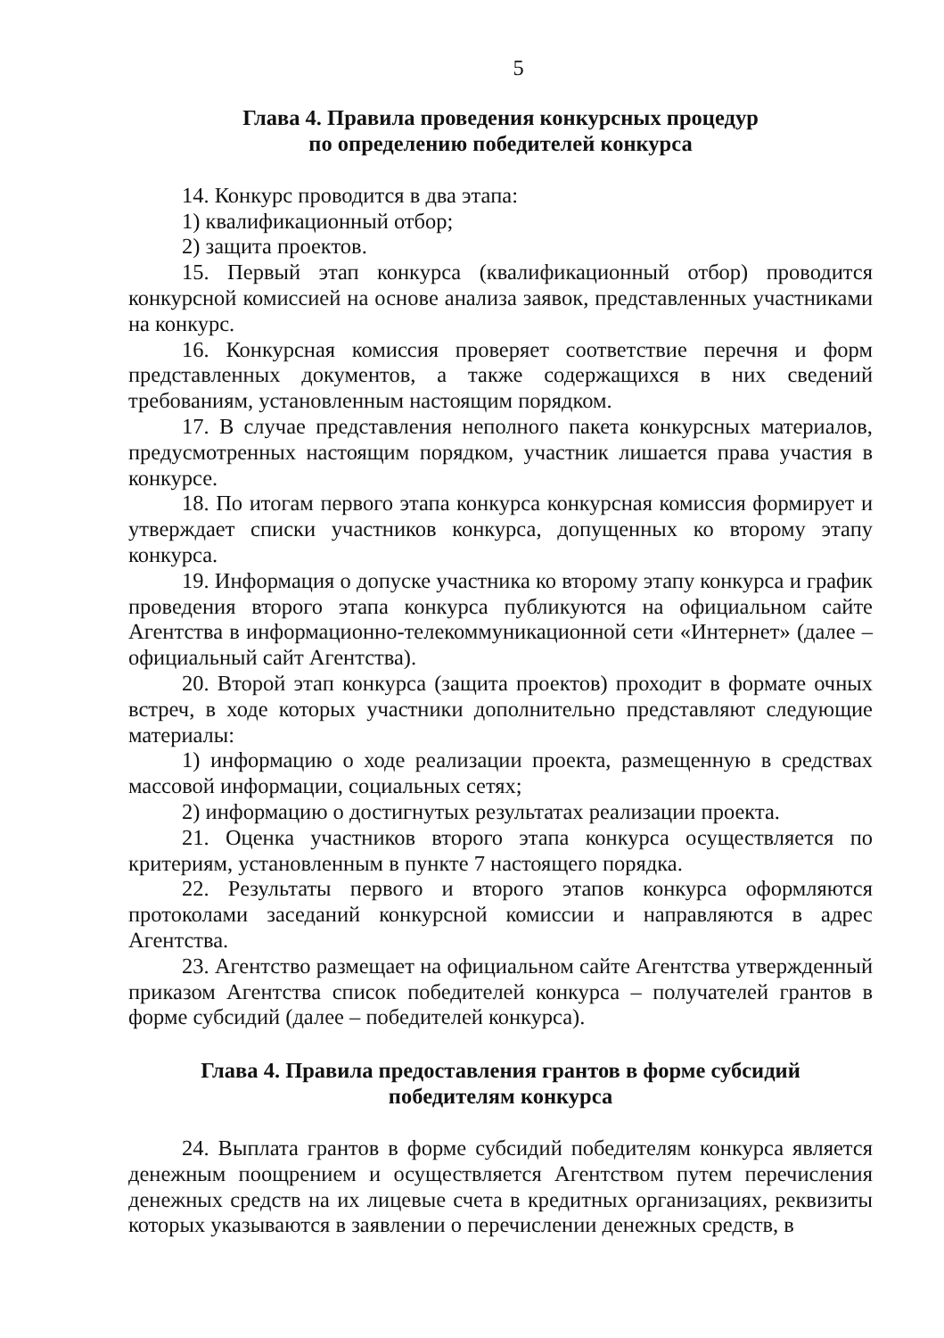5
Глава 4. Правила проведения конкурсных процедур
по определению победителей конкурса
14. Конкурс проводится в два этапа:
1) квалификационный отбор;
2) защита проектов.
15. Первый этап конкурса (квалификационный отбор) проводится конкурсной комиссией на основе анализа заявок, представленных участниками на конкурс.
16. Конкурсная комиссия проверяет соответствие перечня и форм представленных документов, а также содержащихся в них сведений требованиям, установленным настоящим порядком.
17. В случае представления неполного пакета конкурсных материалов, предусмотренных настоящим порядком, участник лишается права участия в конкурсе.
18. По итогам первого этапа конкурса конкурсная комиссия формирует и утверждает списки участников конкурса, допущенных ко второму этапу конкурса.
19. Информация о допуске участника ко второму этапу конкурса и график проведения второго этапа конкурса публикуются на официальном сайте Агентства в информационно-телекоммуникационной сети «Интернет» (далее – официальный сайт Агентства).
20. Второй этап конкурса (защита проектов) проходит в формате очных встреч, в ходе которых участники дополнительно представляют следующие материалы:
1) информацию о ходе реализации проекта, размещенную в средствах массовой информации, социальных сетях;
2) информацию о достигнутых результатах реализации проекта.
21. Оценка участников второго этапа конкурса осуществляется по критериям, установленным в пункте 7 настоящего порядка.
22. Результаты первого и второго этапов конкурса оформляются протоколами заседаний конкурсной комиссии и направляются в адрес Агентства.
23. Агентство размещает на официальном сайте Агентства утвержденный приказом Агентства список победителей конкурса – получателей грантов в форме субсидий (далее – победителей конкурса).
Глава 4. Правила предоставления грантов в форме субсидий
победителям конкурса
24. Выплата грантов в форме субсидий победителям конкурса является денежным поощрением и осуществляется Агентством путем перечисления денежных средств на их лицевые счета в кредитных организациях, реквизиты которых указываются в заявлении о перечислении денежных средств, в